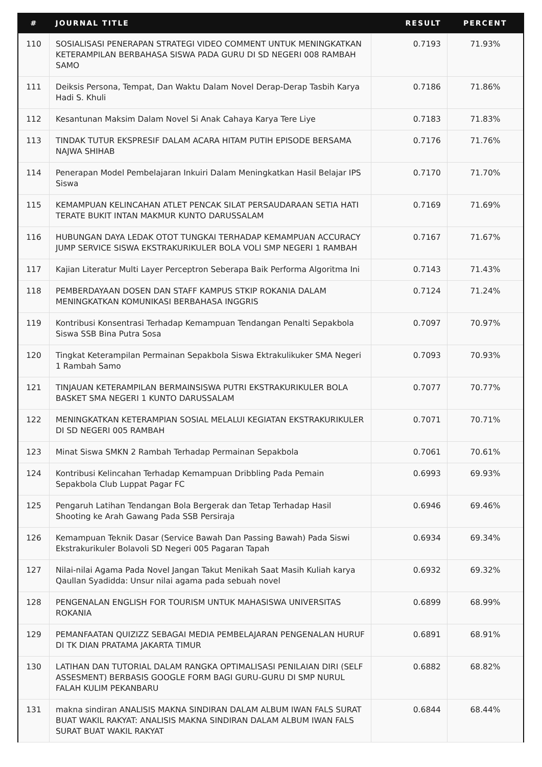| # | JOURNAL TITLE | RESULT | PERCENT |
| --- | --- | --- | --- |
| 110 | SOSIALISASI PENERAPAN STRATEGI VIDEO COMMENT UNTUK MENINGKATKAN KETERAMPILAN BERBAHASA SISWA PADA GURU DI SD NEGERI 008 RAMBAH SAMO | 0.7193 | 71.93% |
| 111 | Deiksis Persona, Tempat, Dan Waktu Dalam Novel Derap-Derap Tasbih Karya Hadi S. Khuli | 0.7186 | 71.86% |
| 112 | Kesantunan Maksim Dalam Novel Si Anak Cahaya Karya Tere Liye | 0.7183 | 71.83% |
| 113 | TINDAK TUTUR EKSPRESIF DALAM ACARA HITAM PUTIH EPISODE BERSAMA NAJWA SHIHAB | 0.7176 | 71.76% |
| 114 | Penerapan Model Pembelajaran Inkuiri Dalam Meningkatkan Hasil Belajar IPS Siswa | 0.7170 | 71.70% |
| 115 | KEMAMPUAN KELINCAHAN ATLET PENCAK SILAT PERSAUDARAAN SETIA HATI TERATE BUKIT INTAN MAKMUR KUNTO DARUSSALAM | 0.7169 | 71.69% |
| 116 | HUBUNGAN DAYA LEDAK OTOT TUNGKAI TERHADAP KEMAMPUAN ACCURACY JUMP SERVICE SISWA EKSTRAKURIKULER BOLA VOLI SMP NEGERI 1 RAMBAH | 0.7167 | 71.67% |
| 117 | Kajian Literatur Multi Layer Perceptron Seberapa Baik Performa Algoritma Ini | 0.7143 | 71.43% |
| 118 | PEMBERDAYAAN DOSEN DAN STAFF KAMPUS STKIP ROKANIA DALAM MENINGKATKAN KOMUNIKASI BERBAHASA INGGRIS | 0.7124 | 71.24% |
| 119 | Kontribusi Konsentrasi Terhadap Kemampuan Tendangan Penalti Sepakbola Siswa SSB Bina Putra Sosa | 0.7097 | 70.97% |
| 120 | Tingkat Keterampilan Permainan Sepakbola Siswa Ektrakulikuker SMA Negeri 1 Rambah Samo | 0.7093 | 70.93% |
| 121 | TINJAUAN KETERAMPILAN BERMAINSISWA PUTRI EKSTRAKURIKULER BOLA BASKET SMA NEGERI 1 KUNTO DARUSSALAM | 0.7077 | 70.77% |
| 122 | MENINGKATKAN KETERAMPIAN SOSIAL MELALUI KEGIATAN EKSTRAKURIKULER DI SD NEGERI 005 RAMBAH | 0.7071 | 70.71% |
| 123 | Minat Siswa SMKN 2 Rambah Terhadap Permainan Sepakbola | 0.7061 | 70.61% |
| 124 | Kontribusi Kelincahan Terhadap Kemampuan Dribbling Pada Pemain Sepakbola Club Luppat Pagar FC | 0.6993 | 69.93% |
| 125 | Pengaruh Latihan Tendangan Bola Bergerak dan Tetap Terhadap Hasil Shooting ke Arah Gawang Pada SSB Persiraja | 0.6946 | 69.46% |
| 126 | Kemampuan Teknik Dasar (Service Bawah Dan Passing Bawah) Pada Siswi Ekstrakurikuler Bolavoli SD Negeri 005 Pagaran Tapah | 0.6934 | 69.34% |
| 127 | Nilai-nilai Agama Pada Novel Jangan Takut Menikah Saat Masih Kuliah karya Qaullan Syadidda: Unsur nilai agama pada sebuah novel | 0.6932 | 69.32% |
| 128 | PENGENALAN ENGLISH FOR TOURISM UNTUK MAHASISWA UNIVERSITAS ROKANIA | 0.6899 | 68.99% |
| 129 | PEMANFAATAN QUIZIZZ SEBAGAI MEDIA PEMBELAJARAN PENGENALAN HURUF DI TK DIAN PRATAMA JAKARTA TIMUR | 0.6891 | 68.91% |
| 130 | LATIHAN DAN TUTORIAL DALAM RANGKA OPTIMALISASI PENILAIAN DIRI (SELF ASSESMENT) BERBASIS GOOGLE FORM BAGI GURU-GURU DI SMP NURUL FALAH KULIM PEKANBARU | 0.6882 | 68.82% |
| 131 | makna sindiran ANALISIS MAKNA SINDIRAN DALAM ALBUM IWAN FALS SURAT BUAT WAKIL RAKYAT: ANALISIS MAKNA SINDIRAN DALAM ALBUM IWAN FALS SURAT BUAT WAKIL RAKYAT | 0.6844 | 68.44% |